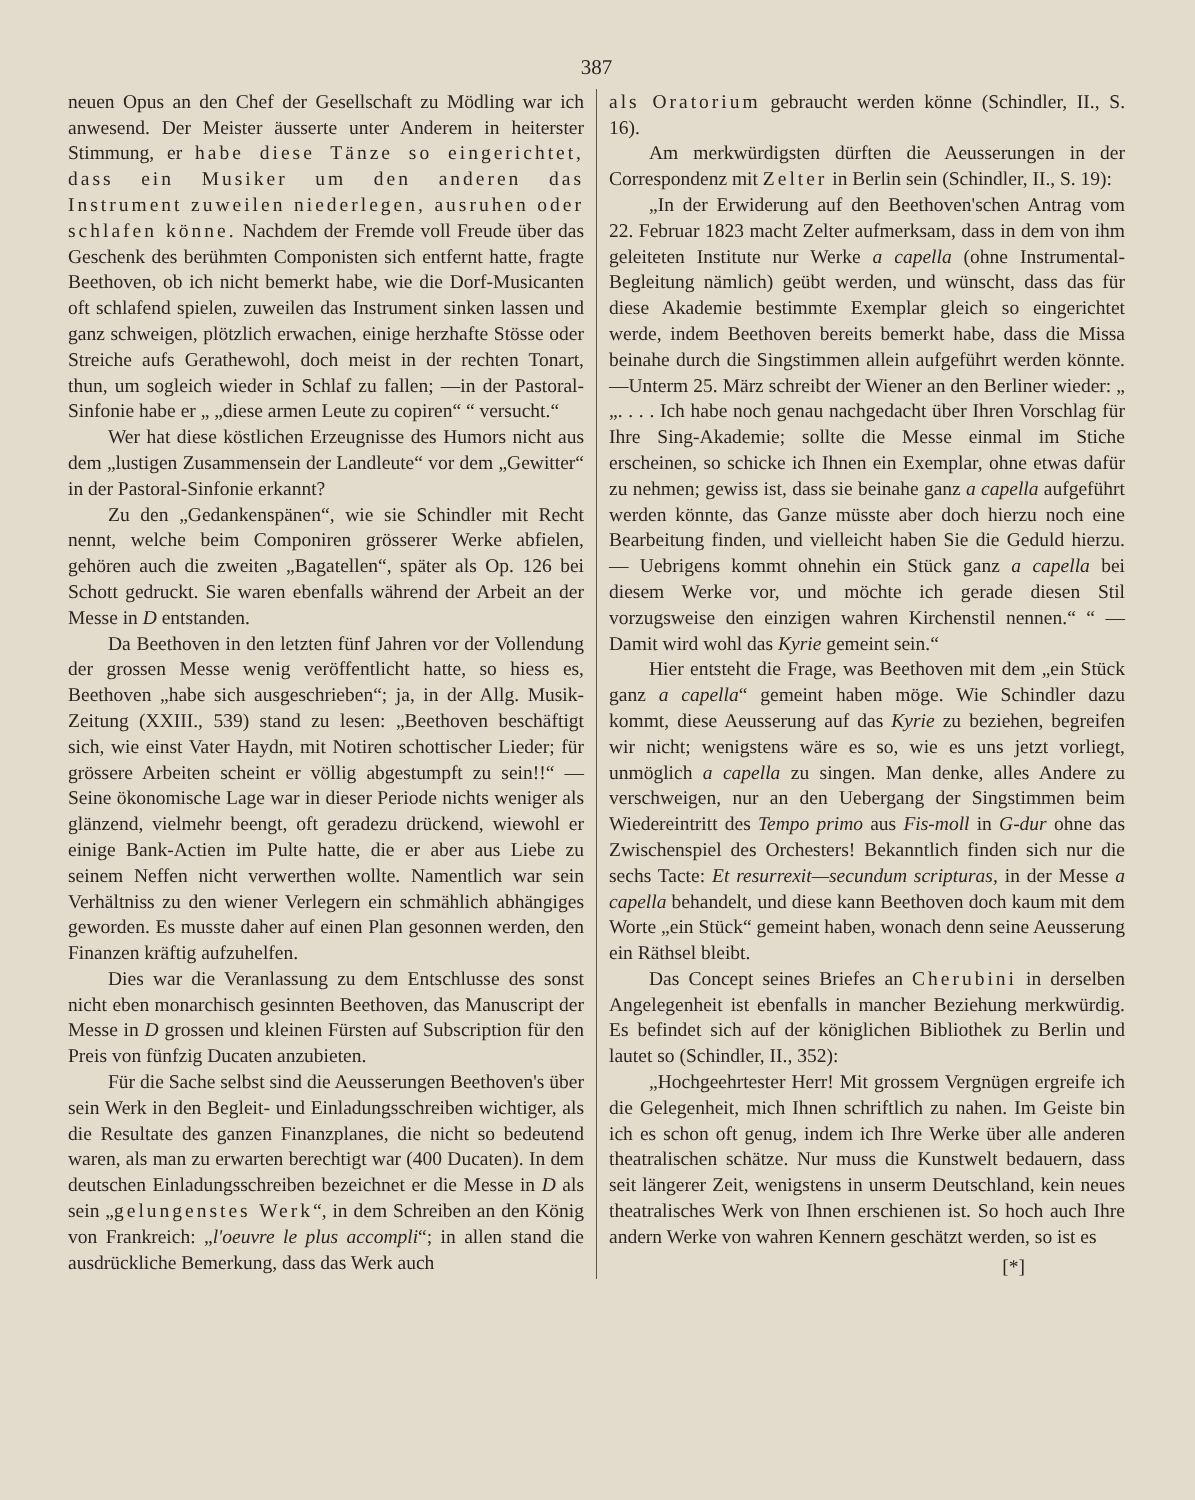387
neuen Opus an den Chef der Gesellschaft zu Mödling war ich anwesend. Der Meister äusserte unter Anderem in heiterster Stimmung, er habe diese Tänze so eingerichtet, dass ein Musiker um den anderen das Instrument zuweilen niederlegen, ausruhen oder schlafen könne. Nachdem der Fremde voll Freude über das Geschenk des berühmten Componisten sich entfernt hatte, fragte Beethoven, ob ich nicht bemerkt habe, wie die Dorf-Musicanten oft schlafend spielen, zuweilen das Instrument sinken lassen und ganz schweigen, plötzlich erwachen, einige herzhafte Stösse oder Streiche aufs Gerathewohl, doch meist in der rechten Tonart, thun, um sogleich wieder in Schlaf zu fallen; —in der Pastoral-Sinfonie habe er „ „diese armen Leute zu copiren“ “ versucht.“
Wer hat diese köstlichen Erzeugnisse des Humors nicht aus dem „lustigen Zusammensein der Landleute“ vor dem „Gewitter“ in der Pastoral-Sinfonie erkannt?
Zu den „Gedankenspänen“, wie sie Schindler mit Recht nennt, welche beim Componiren grösserer Werke abfielen, gehören auch die zweiten „Bagatellen“, später als Op. 126 bei Schott gedruckt. Sie waren ebenfalls während der Arbeit an der Messe in D entstanden.
Da Beethoven in den letzten fünf Jahren vor der Vollendung der grossen Messe wenig veröffentlicht hatte, so hiess es, Beethoven „habe sich ausgeschrieben“; ja, in der Allg. Musik-Zeitung (XXIII., 539) stand zu lesen: „Beethoven beschäftigt sich, wie einst Vater Haydn, mit Notiren schottischer Lieder; für grössere Arbeiten scheint er völlig abgestumpft zu sein!!“ —Seine ökonomische Lage war in dieser Periode nichts weniger als glänzend, vielmehr beengt, oft geradezu drückend, wiewohl er einige Bank-Actien im Pulte hatte, die er aber aus Liebe zu seinem Neffen nicht verwerthen wollte. Namentlich war sein Verhältniss zu den wiener Verlegern ein schmählich abhängiges geworden. Es musste daher auf einen Plan gesonnen werden, den Finanzen kräftig aufzuhelfen.
Dies war die Veranlassung zu dem Entschlusse des sonst nicht eben monarchisch gesinnten Beethoven, das Manuscript der Messe in D grossen und kleinen Fürsten auf Subscription für den Preis von fünfzig Ducaten anzubieten.
Für die Sache selbst sind die Aeusserungen Beethoven's über sein Werk in den Begleit- und Einladungsschreiben wichtiger, als die Resultate des ganzen Finanzplanes, die nicht so bedeutend waren, als man zu erwarten berechtigt war (400 Ducaten). In dem deutschen Einladungsschreiben bezeichnet er die Messe in D als sein „gelungenstes Werk“, in dem Schreiben an den König von Frankreich: „l'oeuvre le plus accompli“; in allen stand die ausdrückliche Bemerkung, dass das Werk auch
als Oratorium gebraucht werden könne (Schindler, II., S. 16).
Am merkwürdigsten dürften die Aeusserungen in der Correspondenz mit Zelter in Berlin sein (Schindler, II., S. 19):
„In der Erwiderung auf den Beethoven'schen Antrag vom 22. Februar 1823 macht Zelter aufmerksam, dass in dem von ihm geleiteten Institute nur Werke a capella (ohne Instrumental-Begleitung nämlich) geübt werden, und wünscht, dass das für diese Akademie bestimmte Exemplar gleich so eingerichtet werde, indem Beethoven bereits bemerkt habe, dass die Missa beinahe durch die Singstimmen allein aufgeführt werden könnte.—Unterm 25. März schreibt der Wiener an den Berliner wieder: „ „. . . . Ich habe noch genau nachgedacht über Ihren Vorschlag für Ihre Sing-Akademie; sollte die Messe einmal im Stiche erscheinen, so schicke ich Ihnen ein Exemplar, ohne etwas dafür zu nehmen; gewiss ist, dass sie beinahe ganz a capella aufgeführt werden könnte, das Ganze müsste aber doch hierzu noch eine Bearbeitung finden, und vielleicht haben Sie die Geduld hierzu. — Uebrigens kommt ohnehin ein Stück ganz a capella bei diesem Werke vor, und möchte ich gerade diesen Stil vorzugsweise den einzigen wahren Kirchenstil nennen.“ “ —Damit wird wohl das Kyrie gemeint sein.“
Hier entsteht die Frage, was Beethoven mit dem „ein Stück ganz a capella“ gemeint haben möge. Wie Schindler dazu kommt, diese Aeusserung auf das Kyrie zu beziehen, begreifen wir nicht; wenigstens wäre es so, wie es uns jetzt vorliegt, unmöglich a capella zu singen. Man denke, alles Andere zu verschweigen, nur an den Uebergang der Singstimmen beim Wiedereintritt des Tempo primo aus Fis-moll in G-dur ohne das Zwischenspiel des Orchesters! Bekanntlich finden sich nur die sechs Tacte: Et resurrexit—secundum scripturas, in der Messe a capella behandelt, und diese kann Beethoven doch kaum mit dem Worte „ein Stück“ gemeint haben, wonach denn seine Aeusserung ein Räthsel bleibt.
Das Concept seines Briefes an Cherubini in derselben Angelegenheit ist ebenfalls in mancher Beziehung merkwürdig. Es befindet sich auf der königlichen Bibliothek zu Berlin und lautet so (Schindler, II., 352):
„Hochgeehrtester Herr! Mit grossem Vergnügen ergreife ich die Gelegenheit, mich Ihnen schriftlich zu nahen. Im Geiste bin ich es schon oft genug, indem ich Ihre Werke über alle anderen theatralischen schätze. Nur muss die Kunstwelt bedauern, dass seit längerer Zeit, wenigstens in unserm Deutschland, kein neues theatralisches Werk von Ihnen erschienen ist. So hoch auch Ihre andern Werke von wahren Kennern geschätzt werden, so ist es
[*]